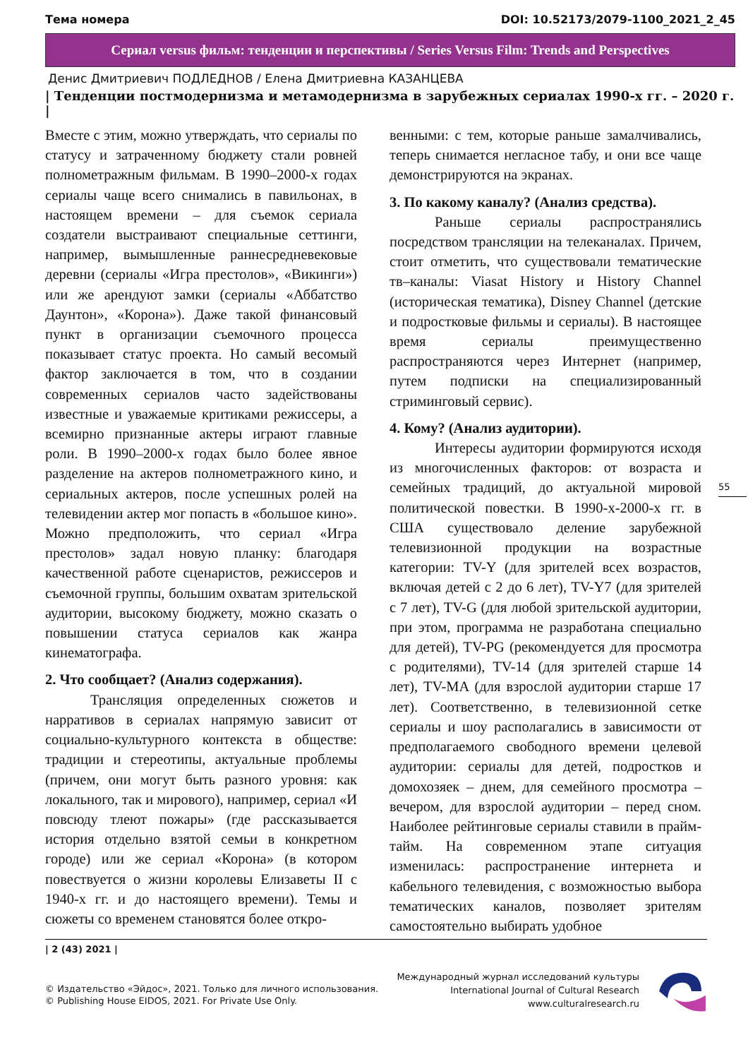Тема номера DOI: 10.52173/2079-1100_2021_2_45
Сериал versus фильм: тенденции и перспективы / Series Versus Film: Trends and Perspectives
Денис Дмитриевич ПОДЛЕДНОВ / Елена Дмитриевна КАЗАНЦЕВА
| Тенденции постмодернизма и метамодернизма в зарубежных сериалах 1990-х гг. – 2020 г. |
Вместе с этим, можно утверждать, что сериалы по статусу и затраченному бюджету стали ровней полнометражным фильмам. В 1990–2000-х годах сериалы чаще всего снимались в павильонах, в настоящем времени – для съемок сериала создатели выстраивают специальные сеттинги, например, вымышленные раннесредневековые деревни (сериалы «Игра престолов», «Викинги») или же арендуют замки (сериалы «Аббатство Даунтон», «Корона»). Даже такой финансовый пункт в организации съемочного процесса показывает статус проекта. Но самый весомый фактор заключается в том, что в создании современных сериалов часто задействованы известные и уважаемые критиками режиссеры, а всемирно признанные актеры играют главные роли. В 1990–2000-х годах было более явное разделение на актеров полнометражного кино, и сериальных актеров, после успешных ролей на телевидении актер мог попасть в «большое кино». Можно предположить, что сериал «Игра престолов» задал новую планку: благодаря качественной работе сценаристов, режиссеров и съемочной группы, большим охватам зрительской аудитории, высокому бюджету, можно сказать о повышении статуса сериалов как жанра кинематографа.
2. Что сообщает? (Анализ содержания).
Трансляция определенных сюжетов и нарративов в сериалах напрямую зависит от социально-культурного контекста в обществе: традиции и стереотипы, актуальные проблемы (причем, они могут быть разного уровня: как локального, так и мирового), например, сериал «И повсюду тлеют пожары» (где рассказывается история отдельно взятой семьи в конкретном городе) или же сериал «Корона» (в котором повествуется о жизни королевы Елизаветы II с 1940-х гг. и до настоящего времени). Темы и сюжеты со временем становятся более откро-
венными: с тем, которые раньше замалчивались, теперь снимается негласное табу, и они все чаще демонстрируются на экранах.
3. По какому каналу? (Анализ средства).
Раньше сериалы распространялись посредством трансляции на телеканалах. Причем, стоит отметить, что существовали тематические тв–каналы: Viasat History и History Channel (историческая тематика), Disney Channel (детские и подростковые фильмы и сериалы). В настоящее время сериалы преимущественно распространяются через Интернет (например, путем подписки на специализированный стриминговый сервис).
4. Кому? (Анализ аудитории).
Интересы аудитории формируются исходя из многочисленных факторов: от возраста и семейных традиций, до актуальной мировой политической повестки. В 1990-х-2000-х гг. в США существовало деление зарубежной телевизионной продукции на возрастные категории: TV-Y (для зрителей всех возрастов, включая детей с 2 до 6 лет), TV-Y7 (для зрителей с 7 лет), TV-G (для любой зрительской аудитории, при этом, программа не разработана специально для детей), TV-PG (рекомендуется для просмотра с родителями), TV-14 (для зрителей старше 14 лет), TV-MA (для взрослой аудитории старше 17 лет). Соответственно, в телевизионной сетке сериалы и шоу располагались в зависимости от предполагаемого свободного времени целевой аудитории: сериалы для детей, подростков и домохозяек – днем, для семейного просмотра – вечером, для взрослой аудитории – перед сном. Наиболее рейтинговые сериалы ставили в прайм-тайм. На современном этапе ситуация изменилась: распространение интернета и кабельного телевидения, с возможностью выбора тематических каналов, позволяет зрителям самостоятельно выбирать удобное
55
| 2 (43) 2021 |
© Издательство «Эйдос», 2021. Только для личного использования.
© Publishing House EIDOS, 2021. For Private Use Only.
Международный журнал исследований культуры
International Journal of Cultural Research
www.culturalresearch.ru